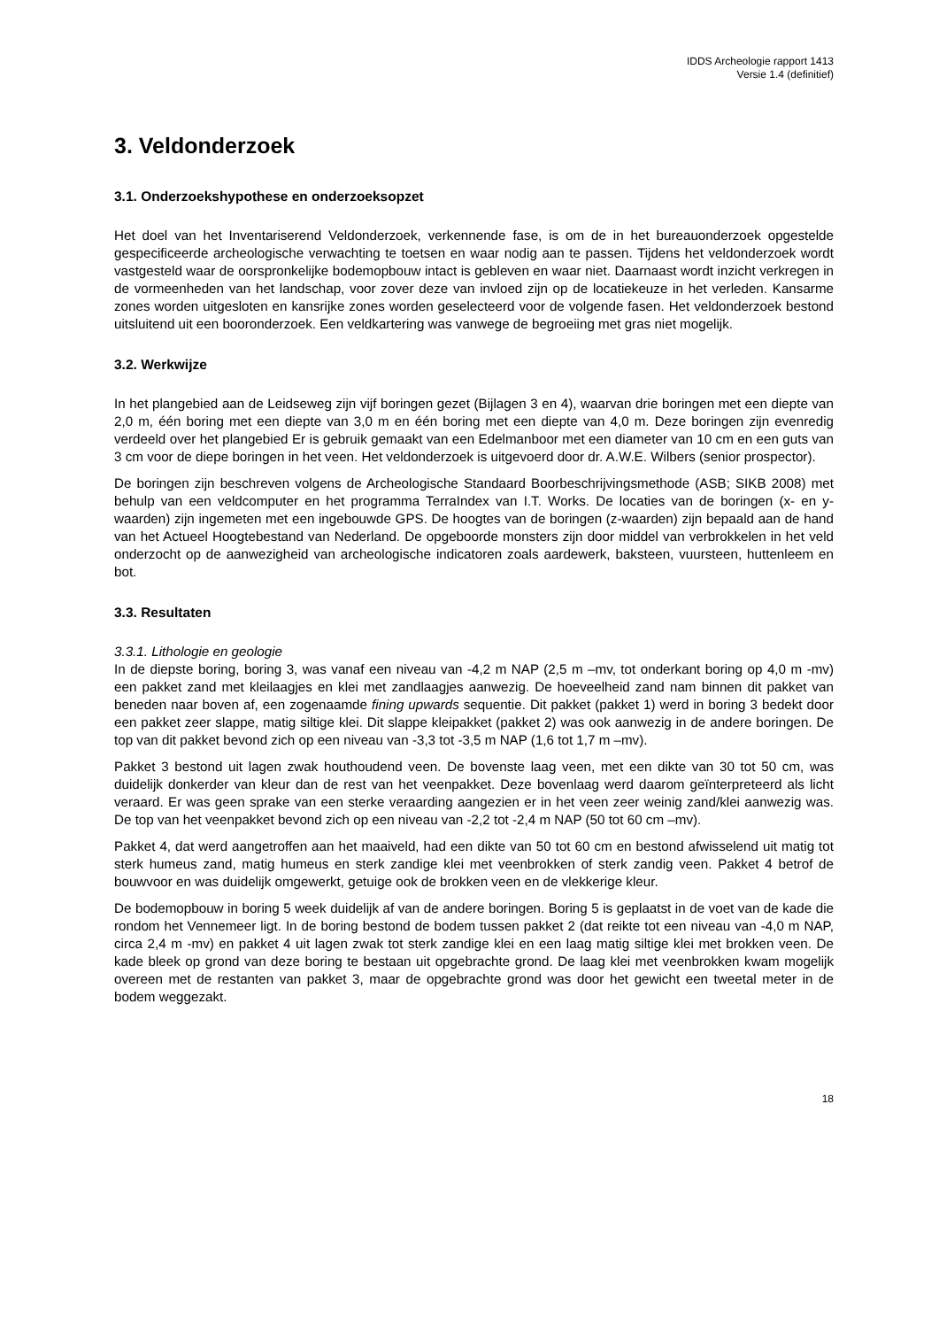IDDS Archeologie rapport 1413
Versie 1.4 (definitief)
3. Veldonderzoek
3.1. Onderzoekshypothese en onderzoeksopzet
Het doel van het Inventariserend Veldonderzoek, verkennende fase, is om de in het bureauonderzoek opgestelde gespecificeerde archeologische verwachting te toetsen en waar nodig aan te passen. Tijdens het veldonderzoek wordt vastgesteld waar de oorspronkelijke bodemopbouw intact is gebleven en waar niet. Daarnaast wordt inzicht verkregen in de vormeenheden van het landschap, voor zover deze van invloed zijn op de locatiekeuze in het verleden. Kansarme zones worden uitgesloten en kansrijke zones worden geselecteerd voor de volgende fasen. Het veldonderzoek bestond uitsluitend uit een booronderzoek. Een veldkartering was vanwege de begroeiing met gras niet mogelijk.
3.2. Werkwijze
In het plangebied aan de Leidseweg zijn vijf boringen gezet (Bijlagen 3 en 4), waarvan drie boringen met een diepte van 2,0 m, één boring met een diepte van 3,0 m en één boring met een diepte van 4,0 m. Deze boringen zijn evenredig verdeeld over het plangebied Er is gebruik gemaakt van een Edelmanboor met een diameter van 10 cm en een guts van 3 cm voor de diepe boringen in het veen. Het veldonderzoek is uitgevoerd door dr. A.W.E. Wilbers (senior prospector).
De boringen zijn beschreven volgens de Archeologische Standaard Boorbeschrijvingsmethode (ASB; SIKB 2008) met behulp van een veldcomputer en het programma TerraIndex van I.T. Works. De locaties van de boringen (x- en y-waarden) zijn ingemeten met een ingebouwde GPS. De hoogtes van de boringen (z-waarden) zijn bepaald aan de hand van het Actueel Hoogtebestand van Nederland. De opgeboorde monsters zijn door middel van verbrokkelen in het veld onderzocht op de aanwezigheid van archeologische indicatoren zoals aardewerk, baksteen, vuursteen, huttenleem en bot.
3.3. Resultaten
3.3.1. Lithologie en geologie
In de diepste boring, boring 3, was vanaf een niveau van -4,2 m NAP (2,5 m –mv, tot onderkant boring op 4,0 m -mv) een pakket zand met kleilaagjes en klei met zandlaagjes aanwezig. De hoeveelheid zand nam binnen dit pakket van beneden naar boven af, een zogenaamde fining upwards sequentie. Dit pakket (pakket 1) werd in boring 3 bedekt door een pakket zeer slappe, matig siltige klei. Dit slappe kleipakket (pakket 2) was ook aanwezig in de andere boringen. De top van dit pakket bevond zich op een niveau van -3,3 tot -3,5 m NAP (1,6 tot 1,7 m –mv).
Pakket 3 bestond uit lagen zwak houthoudend veen. De bovenste laag veen, met een dikte van 30 tot 50 cm, was duidelijk donkerder van kleur dan de rest van het veenpakket. Deze bovenlaag werd daarom geïnterpreteerd als licht veraard. Er was geen sprake van een sterke veraarding aangezien er in het veen zeer weinig zand/klei aanwezig was. De top van het veenpakket bevond zich op een niveau van -2,2 tot -2,4 m NAP (50 tot 60 cm –mv).
Pakket 4, dat werd aangetroffen aan het maaiveld, had een dikte van 50 tot 60 cm en bestond afwisselend uit matig tot sterk humeus zand, matig humeus en sterk zandige klei met veenbrokken of sterk zandig veen. Pakket 4 betrof de bouwvoor en was duidelijk omgewerkt, getuige ook de brokken veen en de vlekkerige kleur.
De bodemopbouw in boring 5 week duidelijk af van de andere boringen. Boring 5 is geplaatst in de voet van de kade die rondom het Vennemeer ligt. In de boring bestond de bodem tussen pakket 2 (dat reikte tot een niveau van -4,0 m NAP, circa 2,4 m -mv) en pakket 4 uit lagen zwak tot sterk zandige klei en een laag matig siltige klei met brokken veen. De kade bleek op grond van deze boring te bestaan uit opgebrachte grond. De laag klei met veenbrokken kwam mogelijk overeen met de restanten van pakket 3, maar de opgebrachte grond was door het gewicht een tweetal meter in de bodem weggezakt.
18